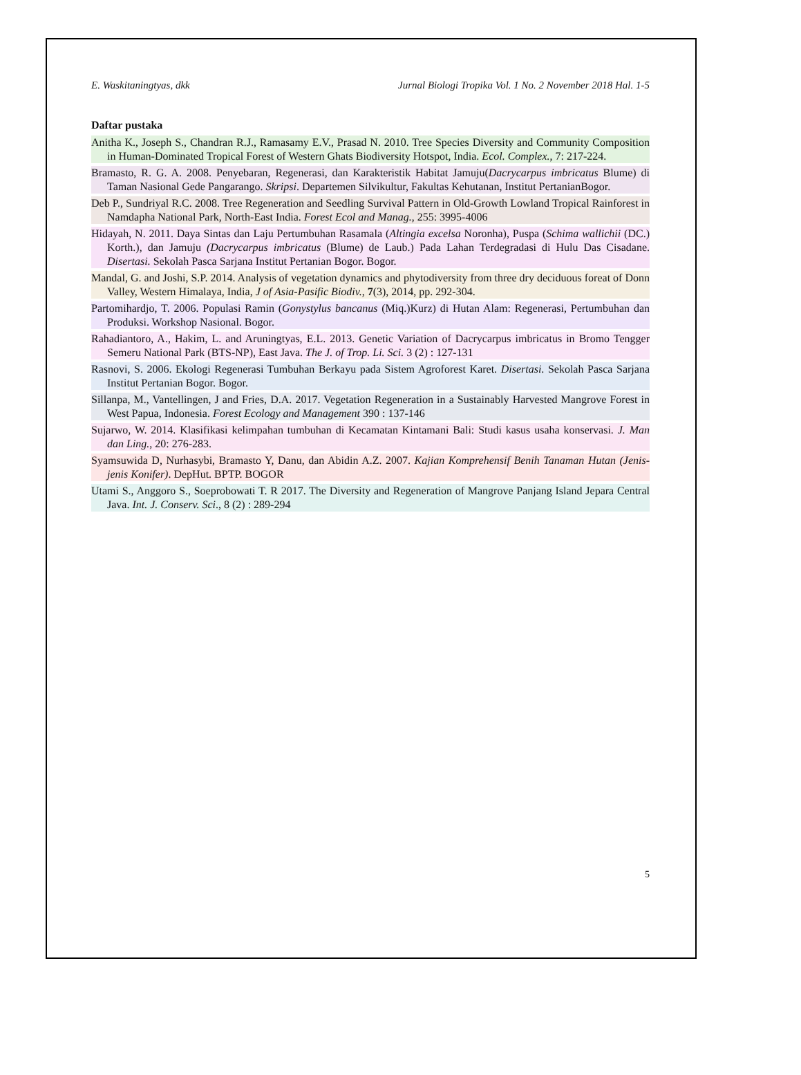E. Waskitaningtyas, dkk Jurnal Biologi Tropika Vol. 1 No. 2 November 2018 Hal. 1-5
Daftar pustaka
Anitha K., Joseph S., Chandran R.J., Ramasamy E.V., Prasad N. 2010. Tree Species Diversity and Community Composition in Human-Dominated Tropical Forest of Western Ghats Biodiversity Hotspot, India. Ecol. Complex., 7: 217-224.
Bramasto, R. G. A. 2008. Penyebaran, Regenerasi, dan Karakteristik Habitat Jamuju(Dacrycarpus imbricatus Blume) di Taman Nasional Gede Pangarango. Skripsi. Departemen Silvikultur, Fakultas Kehutanan, Institut PertanianBogor.
Deb P., Sundriyal R.C. 2008. Tree Regeneration and Seedling Survival Pattern in Old-Growth Lowland Tropical Rainforest in Namdapha National Park, North-East India. Forest Ecol and Manag., 255: 3995-4006
Hidayah, N. 2011. Daya Sintas dan Laju Pertumbuhan Rasamala (Altingia excelsa Noronha), Puspa (Schima wallichii (DC.) Korth.), dan Jamuju (Dacrycarpus imbricatus (Blume) de Laub.) Pada Lahan Terdegradasi di Hulu Das Cisadane. Disertasi. Sekolah Pasca Sarjana Institut Pertanian Bogor. Bogor.
Mandal, G. and Joshi, S.P. 2014. Analysis of vegetation dynamics and phytodiversity from three dry deciduous foreat of Donn Valley, Western Himalaya, India, J of Asia-Pasific Biodiv., 7(3), 2014, pp. 292-304.
Partomihardjo, T. 2006. Populasi Ramin (Gonystylus bancanus (Miq.)Kurz) di Hutan Alam: Regenerasi, Pertumbuhan dan Produksi. Workshop Nasional. Bogor.
Rahadiantoro, A., Hakim, L. and Aruningtyas, E.L. 2013. Genetic Variation of Dacrycarpus imbricatus in Bromo Tengger Semeru National Park (BTS-NP), East Java. The J. of Trop. Li. Sci. 3 (2) : 127-131
Rasnovi, S. 2006. Ekologi Regenerasi Tumbuhan Berkayu pada Sistem Agroforest Karet. Disertasi. Sekolah Pasca Sarjana Institut Pertanian Bogor. Bogor.
Sillanpa, M., Vantellingen, J and Fries, D.A. 2017. Vegetation Regeneration in a Sustainably Harvested Mangrove Forest in West Papua, Indonesia. Forest Ecology and Management 390 : 137-146
Sujarwo, W. 2014. Klasifikasi kelimpahan tumbuhan di Kecamatan Kintamani Bali: Studi kasus usaha konservasi. J. Man dan Ling., 20: 276-283.
Syamsuwida D, Nurhasybi, Bramasto Y, Danu, dan Abidin A.Z. 2007. Kajian Komprehensif Benih Tanaman Hutan (Jenis-jenis Konifer). DepHut. BPTP. BOGOR
Utami S., Anggoro S., Soeprobowati T. R 2017. The Diversity and Regeneration of Mangrove Panjang Island Jepara Central Java. Int. J. Conserv. Sci., 8 (2) : 289-294
5